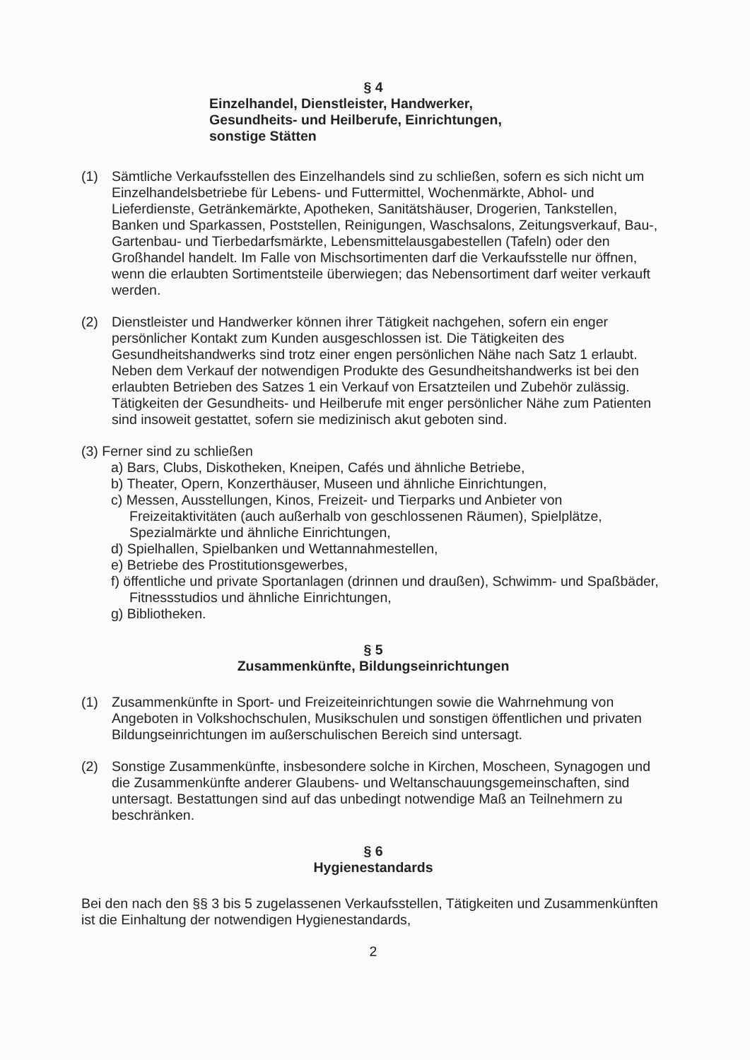§ 4
Einzelhandel, Dienstleister, Handwerker,
Gesundheits- und Heilberufe, Einrichtungen,
sonstige Stätten
(1) Sämtliche Verkaufsstellen des Einzelhandels sind zu schließen, sofern es sich nicht um Einzelhandelsbetriebe für Lebens- und Futtermittel, Wochenmärkte, Abhol- und Lieferdienste, Getränkemärkte, Apotheken, Sanitätshäuser, Drogerien, Tankstellen, Banken und Sparkassen, Poststellen, Reinigungen, Waschsalons, Zeitungsverkauf, Bau-, Gartenbau- und Tierbedarfsmärkte, Lebensmittelausgabestellen (Tafeln) oder den Großhandel handelt. Im Falle von Mischsortimenten darf die Verkaufsstelle nur öffnen, wenn die erlaubten Sortimentsteile überwiegen; das Nebensortiment darf weiter verkauft werden.
(2) Dienstleister und Handwerker können ihrer Tätigkeit nachgehen, sofern ein enger persönlicher Kontakt zum Kunden ausgeschlossen ist. Die Tätigkeiten des Gesundheitshandwerks sind trotz einer engen persönlichen Nähe nach Satz 1 erlaubt. Neben dem Verkauf der notwendigen Produkte des Gesundheitshandwerks ist bei den erlaubten Betrieben des Satzes 1 ein Verkauf von Ersatzteilen und Zubehör zulässig. Tätigkeiten der Gesundheits- und Heilberufe mit enger persönlicher Nähe zum Patienten sind insoweit gestattet, sofern sie medizinisch akut geboten sind.
(3) Ferner sind zu schließen
a) Bars, Clubs, Diskotheken, Kneipen, Cafés und ähnliche Betriebe,
b) Theater, Opern, Konzerthäuser, Museen und ähnliche Einrichtungen,
c) Messen, Ausstellungen, Kinos, Freizeit- und Tierparks und Anbieter von Freizeitaktivitäten (auch außerhalb von geschlossenen Räumen), Spielplätze, Spezialmärkte und ähnliche Einrichtungen,
d) Spielhallen, Spielbanken und Wettannahmestellen,
e) Betriebe des Prostitutionsgewerbes,
f) öffentliche und private Sportanlagen (drinnen und draußen), Schwimm- und Spaßbäder, Fitnessstudios und ähnliche Einrichtungen,
g) Bibliotheken.
§ 5
Zusammenkünfte, Bildungseinrichtungen
(1) Zusammenkünfte in Sport- und Freizeiteinrichtungen sowie die Wahrnehmung von Angeboten in Volkshochschulen, Musikschulen und sonstigen öffentlichen und privaten Bildungseinrichtungen im außerschulischen Bereich sind untersagt.
(2) Sonstige Zusammenkünfte, insbesondere solche in Kirchen, Moscheen, Synagogen und die Zusammenkünfte anderer Glaubens- und Weltanschauungsgemeinschaften, sind untersagt. Bestattungen sind auf das unbedingt notwendige Maß an Teilnehmern zu beschränken.
§ 6
Hygienestandards
Bei den nach den §§ 3 bis 5 zugelassenen Verkaufsstellen, Tätigkeiten und Zusammenkünften ist die Einhaltung der notwendigen Hygienestandards,
2